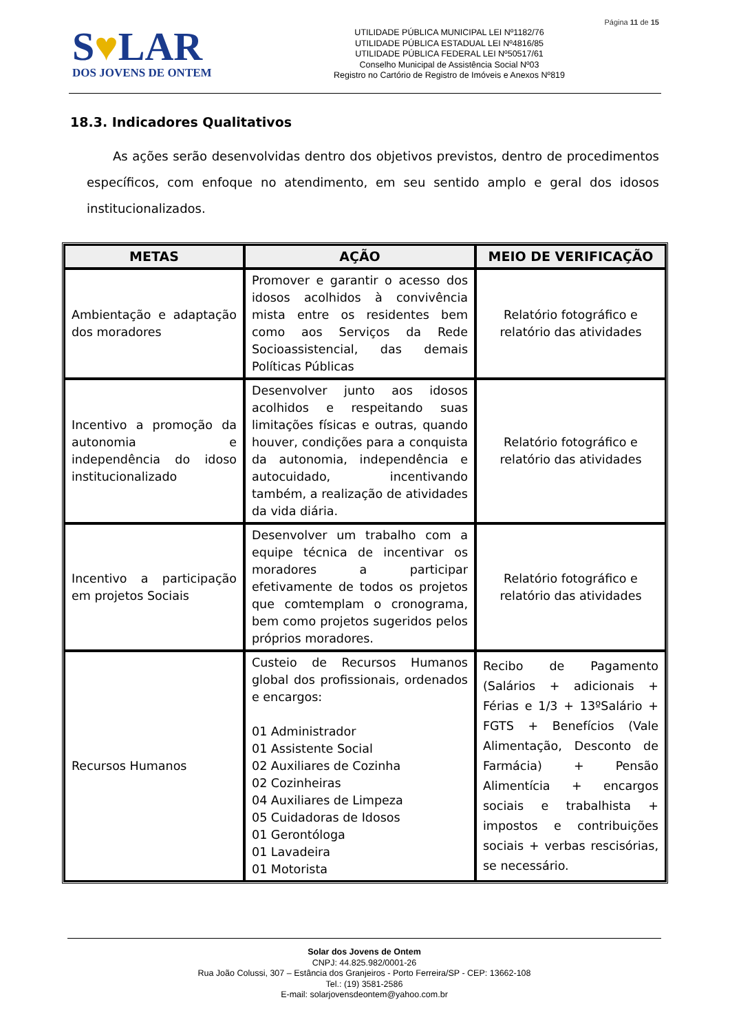Página 11 de 15
S♥LAR
DOS JOVENS DE ONTEM
UTILIDADE PÚBLICA MUNICIPAL LEI Nº1182/76
UTILIDADE PÚBLICA ESTADUAL LEI Nº4816/85
UTILIDADE PÚBLICA FEDERAL LEI Nº50517/61
Conselho Municipal de Assistência Social Nº03
Registro no Cartório de Registro de Imóveis e Anexos Nº819
18.3. Indicadores Qualitativos
As ações serão desenvolvidas dentro dos objetivos previstos, dentro de procedimentos específicos, com enfoque no atendimento, em seu sentido amplo e geral dos idosos institucionalizados.
| METAS | AÇÃO | MEIO DE VERIFICAÇÃO |
| --- | --- | --- |
| Ambientação e adaptação dos moradores | Promover e garantir o acesso dos idosos acolhidos à convivência mista entre os residentes bem como aos Serviços da Rede Socioassistencial, das demais Políticas Públicas | Relatório fotográfico e relatório das atividades |
| Incentivo a promoção da autonomia e independência do idoso institucionalizado | Desenvolver junto aos idosos acolhidos e respeitando suas limitações físicas e outras, quando houver, condições para a conquista da autonomia, independência e autocuidado, incentivando também, a realização de atividades da vida diária. | Relatório fotográfico e relatório das atividades |
| Incentivo a participação em projetos Sociais | Desenvolver um trabalho com a equipe técnica de incentivar os moradores a participar efetivamente de todos os projetos que comtemplam o cronograma, bem como projetos sugeridos pelos próprios moradores. | Relatório fotográfico e relatório das atividades |
| Recursos Humanos | Custeio de Recursos Humanos global dos profissionais, ordenados e encargos: 01 Administrador 01 Assistente Social 02 Auxiliares de Cozinha 02 Cozinheiras 04 Auxiliares de Limpeza 05 Cuidadoras de Idosos 01 Gerontóloga 01 Lavadeira 01 Motorista | Recibo de Pagamento (Salários + adicionais + Férias e 1/3 + 13ºSalário + FGTS + Benefícios (Vale Alimentação, Desconto de Farmácia) + Pensão Alimentícia + encargos sociais e trabalhista + impostos e contribuições sociais + verbas rescisórias, se necessário. |
Solar dos Jovens de Ontem
CNPJ: 44.825.982/0001-26
Rua João Colussi, 307 – Estância dos Granjeiros - Porto Ferreira/SP - CEP: 13662-108
Tel.: (19) 3581-2586
E-mail: solarjovensdeontem@yahoo.com.br